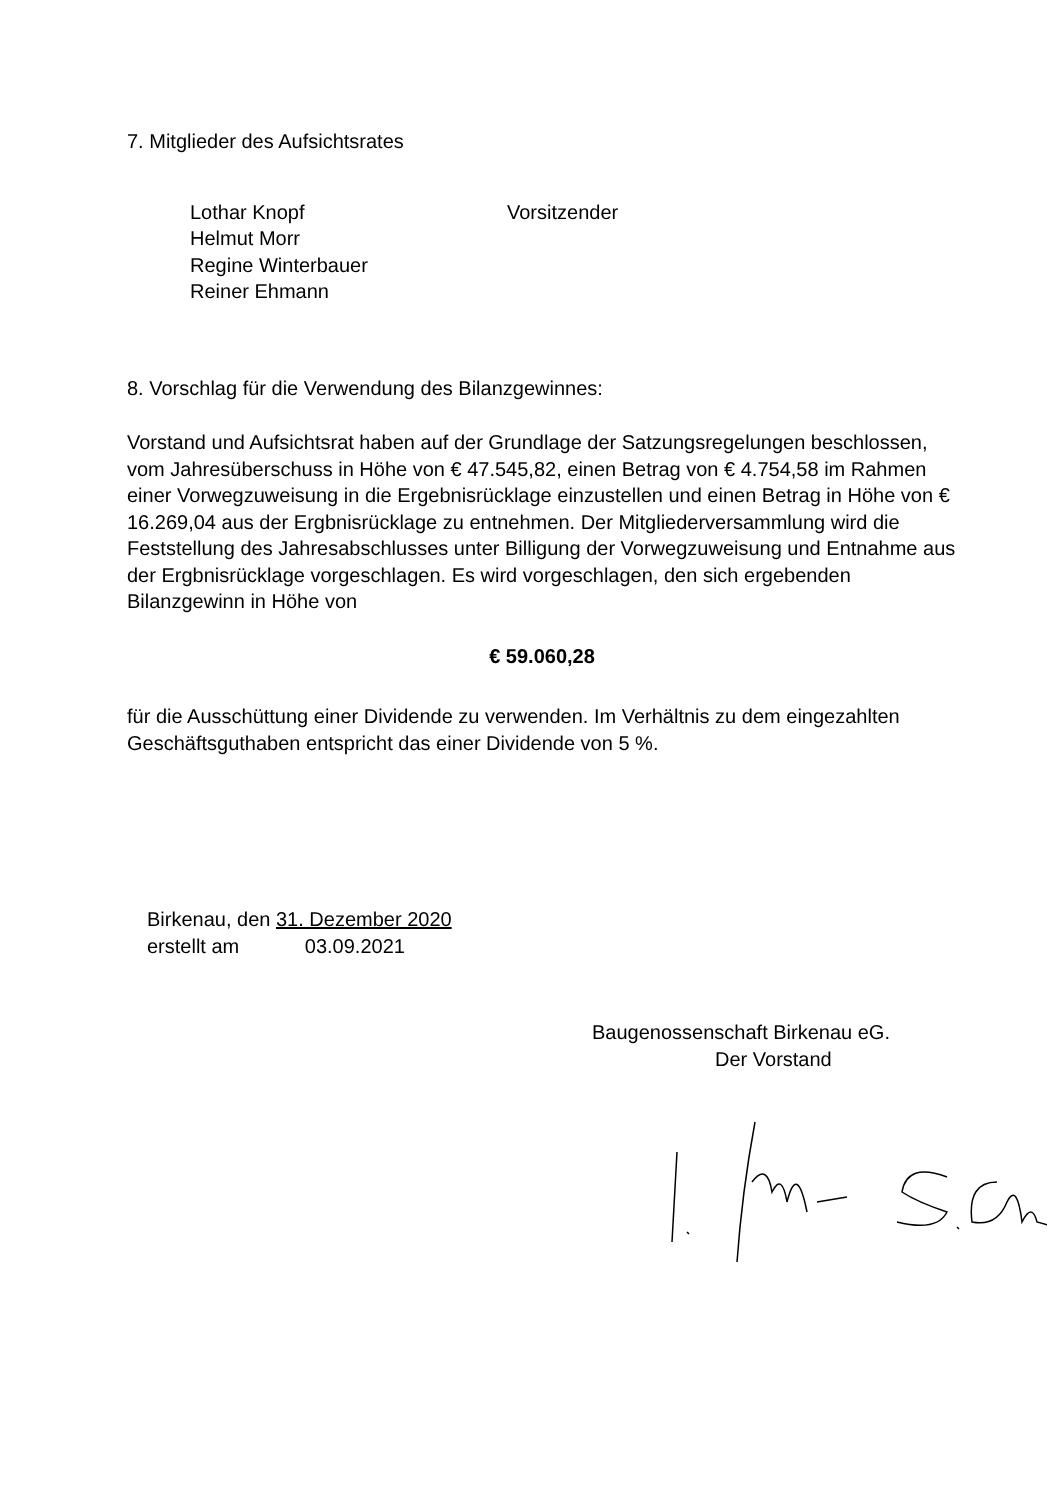7. Mitglieder des Aufsichtsrates
Lothar Knopf
Vorsitzender
Helmut Morr
Regine Winterbauer
Reiner Ehmann
8. Vorschlag für die Verwendung des Bilanzgewinnes:
Vorstand und Aufsichtsrat haben auf der Grundlage der Satzungsregelungen beschlossen, vom Jahresüberschuss in Höhe von € 47.545,82, einen Betrag von € 4.754,58 im Rahmen einer Vorwegzuweisung in die Ergebnisrücklage einzustellen und einen Betrag in Höhe von € 16.269,04 aus der Ergbnisrücklage zu entnehmen. Der Mitgliederversammlung wird die Feststellung des Jahresabschlusses unter Billigung der Vorwegzuweisung und Entnahme aus der Ergbnisrücklage vorgeschlagen. Es wird vorgeschlagen, den sich ergebenden Bilanzgewinn in Höhe von
€ 59.060,28
für die Ausschüttung einer Dividende zu verwenden. Im Verhältnis zu dem eingezahlten Geschäftsguthaben entspricht das einer Dividende von 5 %.
Birkenau, den 31. Dezember 2020
erstellt am 03.09.2021
Baugenossenschaft Birkenau eG.
Der Vorstand